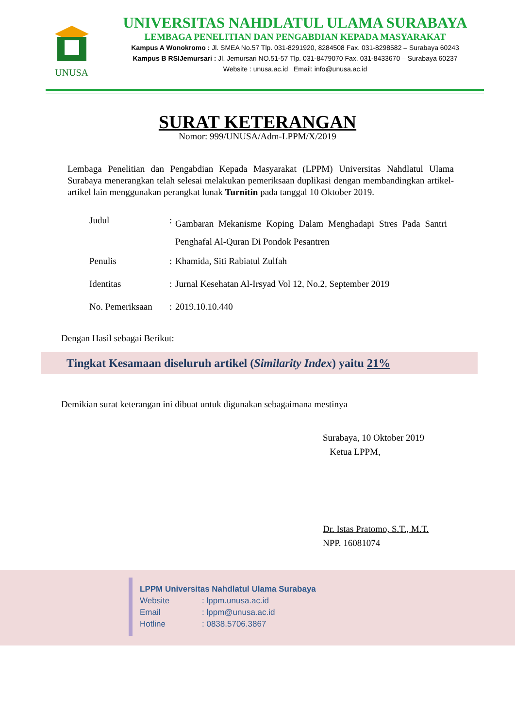UNUSA
UNIVERSITAS NAHDLATUL ULAMA SURABAYA
LEMBAGA PENELITIAN DAN PENGABDIAN KEPADA MASYARAKAT
Kampus A Wonokromo : Jl. SMEA No.57 Tlp. 031-8291920, 8284508 Fax. 031-8298582 – Surabaya 60243
Kampus B RSIJemursari : Jl. Jemursari NO.51-57 Tlp. 031-8479070 Fax. 031-8433670 – Surabaya 60237
Website : unusa.ac.id Email: info@unusa.ac.id
SURAT KETERANGAN
Nomor: 999/UNUSA/Adm-LPPM/X/2019
Lembaga Penelitian dan Pengabdian Kepada Masyarakat (LPPM) Universitas Nahdlatul Ulama Surabaya menerangkan telah selesai melakukan pemeriksaan duplikasi dengan membandingkan artikel-artikel lain menggunakan perangkat lunak Turnitin pada tanggal 10 Oktober 2019.
| Judul | : | Gambaran Mekanisme Koping Dalam Menghadapi Stres Pada Santri Penghafal Al-Quran Di Pondok Pesantren |
| Penulis | : | Khamida, Siti Rabiatul Zulfah |
| Identitas | : | Jurnal Kesehatan Al-Irsyad Vol 12, No.2, September 2019 |
| No. Pemeriksaan | : | 2019.10.10.440 |
Dengan Hasil sebagai Berikut:
Tingkat Kesamaan diseluruh artikel (Similarity Index) yaitu 21%
Demikian surat keterangan ini dibuat untuk digunakan sebagaimana mestinya
Surabaya, 10 Oktober 2019
Ketua LPPM,
Dr. Istas Pratomo, S.T., M.T.
NPP. 16081074
LPPM Universitas Nahdlatul Ulama Surabaya
Website: lppm.unusa.ac.id
Email: lppm@unusa.ac.id
Hotline: 0838.5706.3867